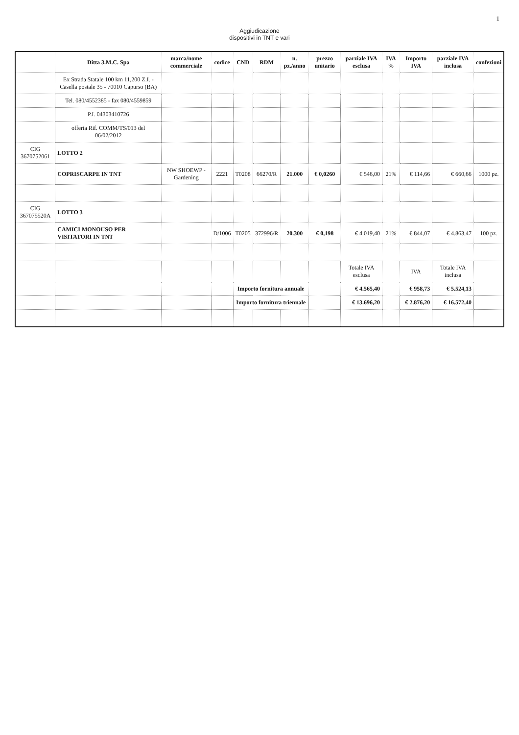1
Aggiudicazione
dispositivi in TNT e vari
| | Ditta 3.M.C. Spa | marca/nome commerciale | codice | CND | RDM | n. pz./anno | prezzo unitario | parziale IVA esclusa | IVA % | Importo IVA | parziale IVA inclusa | confezioni |
| --- | --- | --- | --- | --- | --- | --- | --- | --- | --- | --- | --- | --- |
| | Ex Strada Statale 100 km 11,200 Z.I. - Casella postale 35 - 70010 Capurso (BA) | | | | | | | | | | | |
| | Tel. 080/4552385 - fax 080/4559859 | | | | | | | | | | | |
| | P.I. 04303410726 | | | | | | | | | | | |
| | offerta Rif. COMM/TS/013 del 06/02/2012 | | | | | | | | | | | |
| CIG 3670752061 | LOTTO 2 | | | | | | | | | | | |
| | COPRISCARPE IN TNT | NW SHOEWP - Gardening | 2221 | T0208 | 66270/R | 21.000 | € 0,0260 | € 546,00 | 21% | € 114,66 | € 660,66 | 1000 pz. |
| CIG 367075520A | LOTTO 3 | | | | | | | | | | | |
| | CAMICI MONOUSO PER VISITATORI IN TNT | | D/1006 | T0205 | 372996/R | 20.300 | € 0,198 | € 4.019,40 | 21% | € 844,07 | € 4.863,47 | 100 pz. |
| | | | | | | | | Totale IVA esclusa | | IVA | Totale IVA inclusa | |
| | | | | Importo fornitura annuale | | | | € 4.565,40 | | € 958,73 | € 5.524,13 | |
| | | | | Importo fornitura triennale | | | | € 13.696,20 | | € 2.876,20 | € 16.572,40 | |